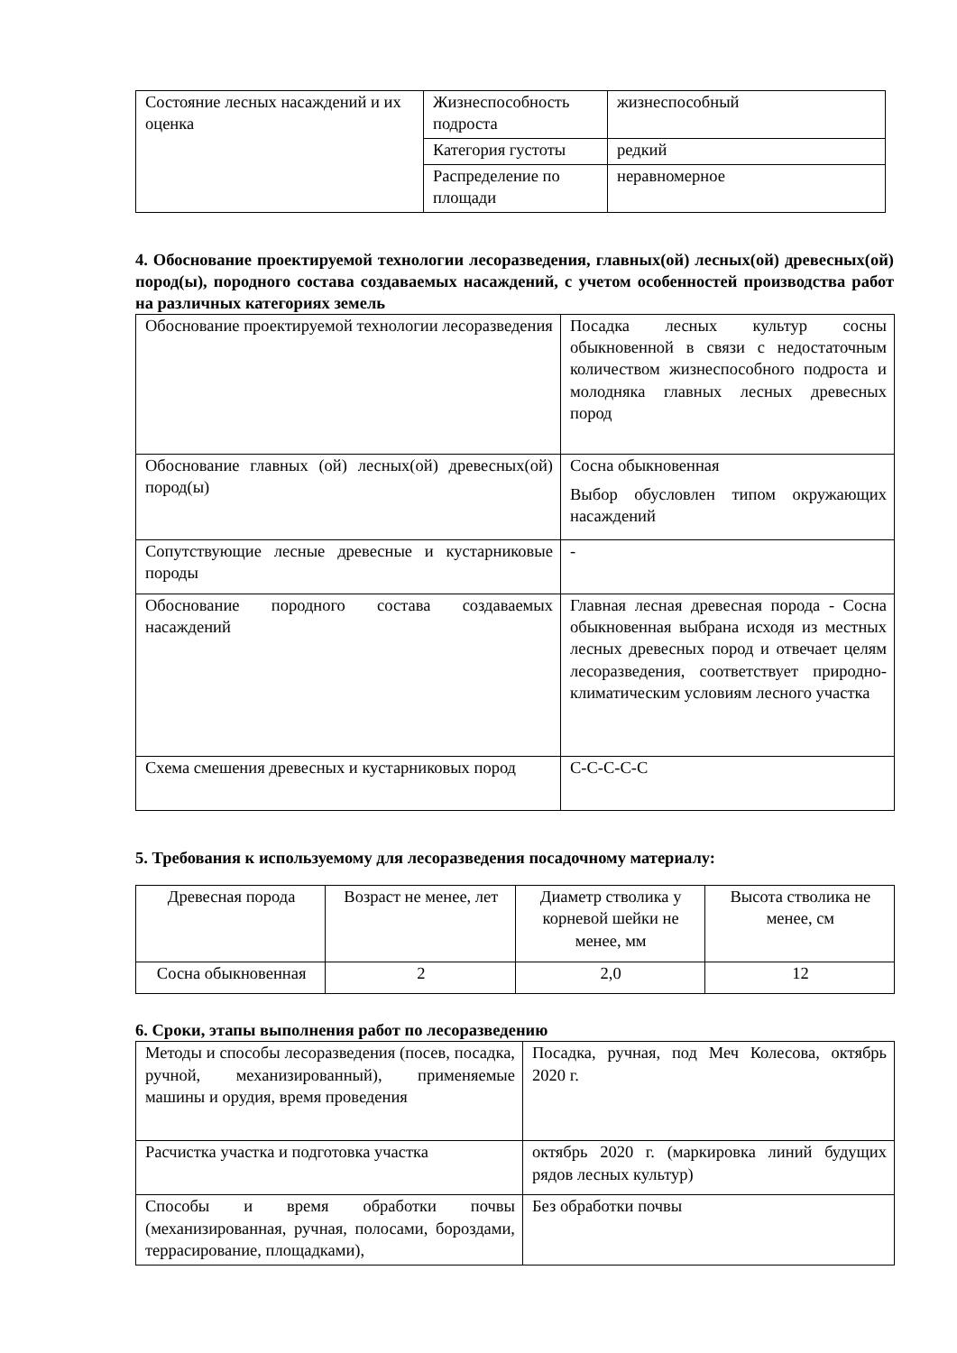| Состояние лесных насаждений и их оценка | Жизнеспособность подроста | жизнеспособный |
| | Категория густоты | редкий |
| | Распределение по площади | неравномерное |
4. Обоснование проектируемой технологии лесоразведения, главных(ой) лесных(ой) древесных(ой) пород(ы), породного состава создаваемых насаждений, с учетом особенностей производства работ на различных категориях земель
| Обоснование проектируемой технологии лесоразведения | Посадка лесных культур сосны обыкновенной в связи с недостаточным количеством жизнеспособного подроста и молодняка главных лесных древесных пород |
| Обоснование главных (ой) лесных(ой) древесных(ой) пород(ы) | Сосна обыкновенная Выбор обусловлен типом окружающих насаждений |
| Сопутствующие лесные древесные и кустарниковые породы | - |
| Обоснование породного состава создаваемых насаждений | Главная лесная древесная порода - Сосна обыкновенная выбрана исходя из местных лесных древесных пород и отвечает целям лесоразведения, соответствует природно-климатическим условиям лесного участка |
| Схема смешения древесных и кустарниковых пород | С-С-С-С-С |
5. Требования к используемому для лесоразведения посадочному материалу:
| Древесная порода | Возраст не менее, лет | Диаметр стволика у корневой шейки не менее, мм | Высота стволика не менее, см |
| --- | --- | --- | --- |
| Сосна обыкновенная | 2 | 2,0 | 12 |
6. Сроки, этапы выполнения работ по лесоразведению
| Методы и способы лесоразведения (посев, посадка, ручной, механизированный), применяемые машины и орудия, время проведения | Посадка, ручная, под Меч Колесова, октябрь 2020 г. |
| Расчистка участка и подготовка участка | октябрь 2020 г. (маркировка линий будущих рядов лесных культур) |
| Способы и время обработки почвы (механизированная, ручная, полосами, бороздами, террасирование, площадками), | Без обработки почвы |